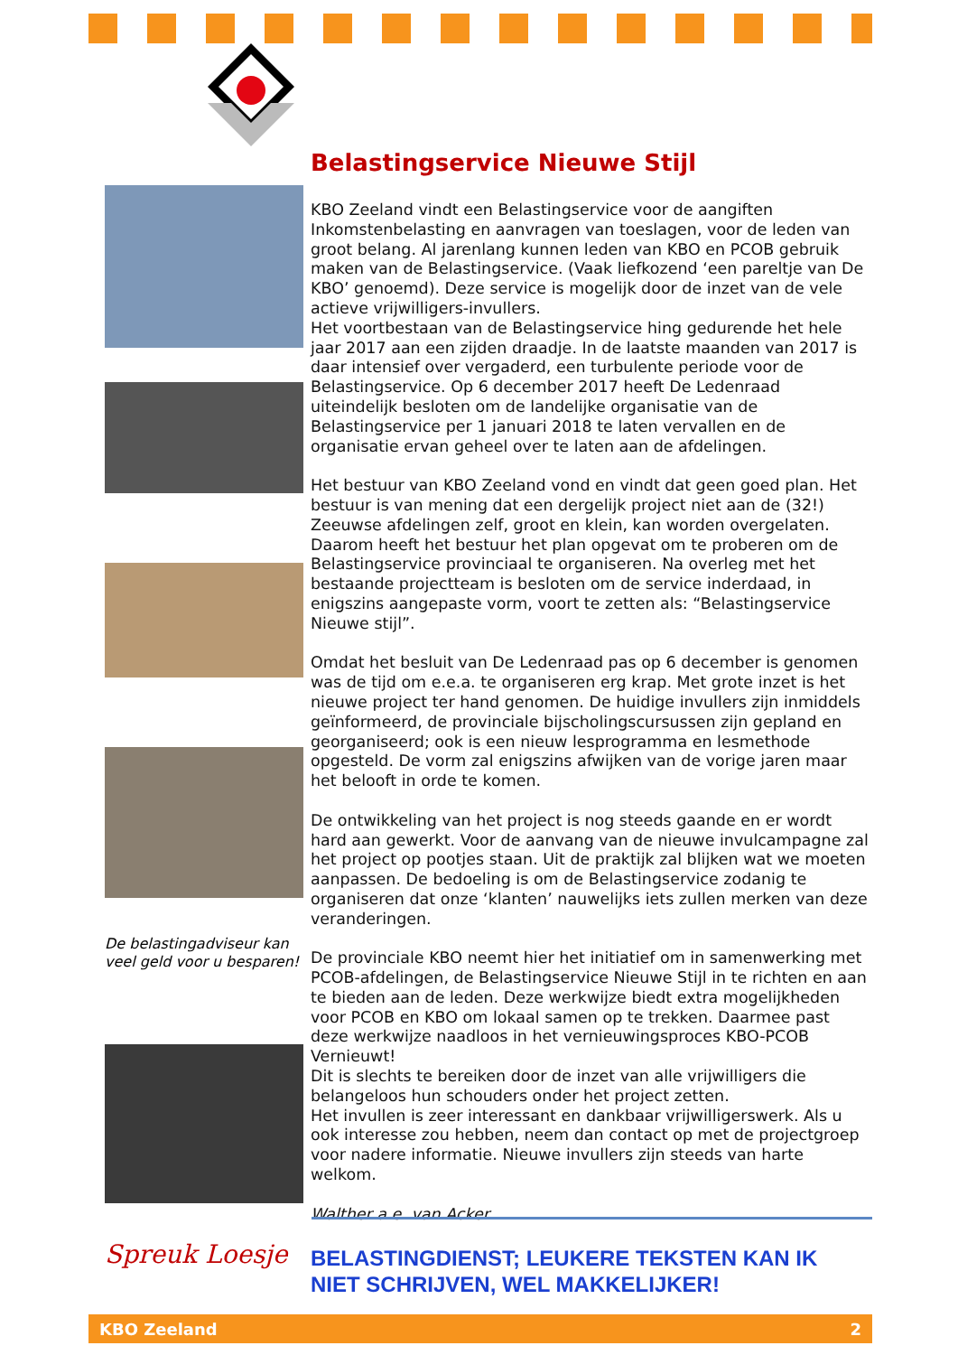De belastingadviseur kan veel geld voor u besparen!
Belastingservice Nieuwe Stijl
KBO Zeeland vindt een Belastingservice voor de aangiften Inkomstenbelasting en aanvragen van toeslagen, voor de leden van groot belang. Al jarenlang kunnen leden van KBO en PCOB gebruik maken van de Belastingservice. (Vaak liefkozend ‘een pareltje van De KBO’ genoemd). Deze service is mogelijk door de inzet van de vele actieve vrijwilligers-invullers.
Het voortbestaan van de Belastingservice hing gedurende het hele jaar 2017 aan een zijden draadje. In de laatste maanden van 2017 is daar intensief over vergaderd, een turbulente periode voor de Belastingservice. Op 6 december 2017 heeft De Ledenraad uiteindelijk besloten om de landelijke organisatie van de Belastingservice per 1 januari 2018 te laten vervallen en de organisatie ervan geheel over te laten aan de afdelingen.
Het bestuur van KBO Zeeland vond en vindt dat geen goed plan. Het bestuur is van mening dat een dergelijk project niet aan de (32!) Zeeuwse afdelingen zelf, groot en klein, kan worden overgelaten. Daarom heeft het bestuur het plan opgevat om te proberen om de Belastingservice provinciaal te organiseren. Na overleg met het bestaande projectteam is besloten om de service inderdaad, in enigszins aangepaste vorm, voort te zetten als: “Belastingservice Nieuwe stijl”.
Omdat het besluit van De Ledenraad pas op 6 december is genomen was de tijd om e.e.a. te organiseren erg krap. Met grote inzet is het nieuwe project ter hand genomen. De huidige invullers zijn inmiddels geïnformeerd, de provinciale bijscholingscursussen zijn gepland en georganiseerd; ook is een nieuw lesprogramma en lesmethode opgesteld. De vorm zal enigszins afwijken van de vorige jaren maar het belooft in orde te komen.
De ontwikkeling van het project is nog steeds gaande en er wordt hard aan gewerkt. Voor de aanvang van de nieuwe invulcampagne zal het project op pootjes staan. Uit de praktijk zal blijken wat we moeten aanpassen. De bedoeling is om de Belastingservice zodanig te organiseren dat onze ‘klanten’ nauwelijks iets zullen merken van deze veranderingen.
De provinciale KBO neemt hier het initiatief om in samenwerking met PCOB-afdelingen, de Belastingservice Nieuwe Stijl in te richten en aan te bieden aan de leden. Deze werkwijze biedt extra mogelijkheden voor PCOB en KBO om lokaal samen op te trekken. Daarmee past deze werkwijze naadloos in het vernieuwingsproces KBO-PCOB Vernieuwt!
Dit is slechts te bereiken door de inzet van alle vrijwilligers die belangeloos hun schouders onder het project zetten.
Het invullen is zeer interessant en dankbaar vrijwilligerswerk. Als u ook interesse zou hebben, neem dan contact op met de projectgroep voor nadere informatie. Nieuwe invullers zijn steeds van harte welkom.
Walther a.e. van Acker
Spreuk Loesje
BELASTINGDIENST; LEUKERE TEKSTEN KAN IK NIET SCHRIJVEN, WEL MAKKELIJKER!
KBO Zeeland 2